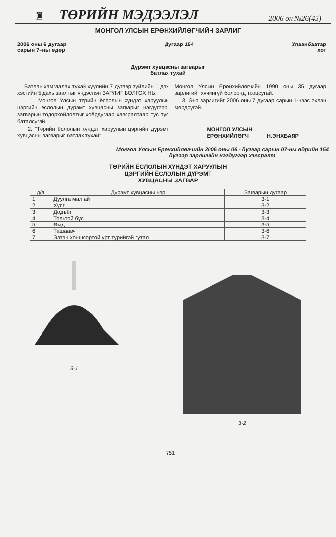♜ ТӨРИЙН МЭДЭЭЛЭЛ 2006 он №26(45)
МОНГОЛ УЛСЫН ЕРӨНХИЙЛӨГЧИЙН ЗАРЛИГ
2006 оны 6 дугаар
сарын 7–ны өдөр Дугаар 154 Улаанбаатар
хот
Дүрэмт хувцасны загварыг
батлах тухай
Батлан хамгаалах тухай хуулийн 7 дугаар зүйлийн 1 дэх хэсгийн 5 дахь заалтыг үндэслэн ЗАРЛИГ БОЛГОХ НЬ:
1. Монгол Улсын төрийн ёсполын хүндэт харуулын цэргийн ёслолын дүрэмт хувцасны загварыг нэгдүгээр, загварын тодорхойлолтыг хоёрдугаар хавсралтаар тус тус баталсугай.
2. "Төрийн ёслолын хүндэт харуулын цэргийн дүрэмт хувцасны загварыг батлах тухай"
Монгол Улсын Ерөнхийлөгчийн 1990 оны 35 дугаар зарлигийг хүчингүй болсонд тооцсугай.
3. Энэ зарлигийг 2006 оны 7 дугаар сарын 1-нээс эхлэн мөрдсүгэй.
МОНГОЛ УЛСЫН
ЕРӨНХИЙЛӨГЧ
Н.ЭНХБАЯР
Монгол Улсын Ерөнхийлөгчийн 2006 оны 06 - дугаар сарын 07-ны өдрийн 154 дүгээр зарлигийн нэгдүгээр хавсралт
ТӨРИЙН ЁСЛОЛЫН ХҮНДЭТ ХАРУУЛЫН
ЦЭРГИЙН ЁСЛОЛЫН ДҮРЭМТ
ХУВЦАСНЫ ЗАГВАР
| д/д | Дүрэмт хувцасны нэр | Загварын дугаар |
| --- | --- | --- |
| 1 | Дуулга малгай | 3-1 |
| 2 | Хуяг | 3-2 |
| 3 | Додъёг | 3-3 |
| 4 | Тольтой бүс | 3-4 |
| 5 | Өмд | 3-5 |
| 6 | Ташаавч | 3-6 |
| 7 | Ээтэн хоншоортой урт түрийтэй гутал | 3-7 |
3-1 3-2
751